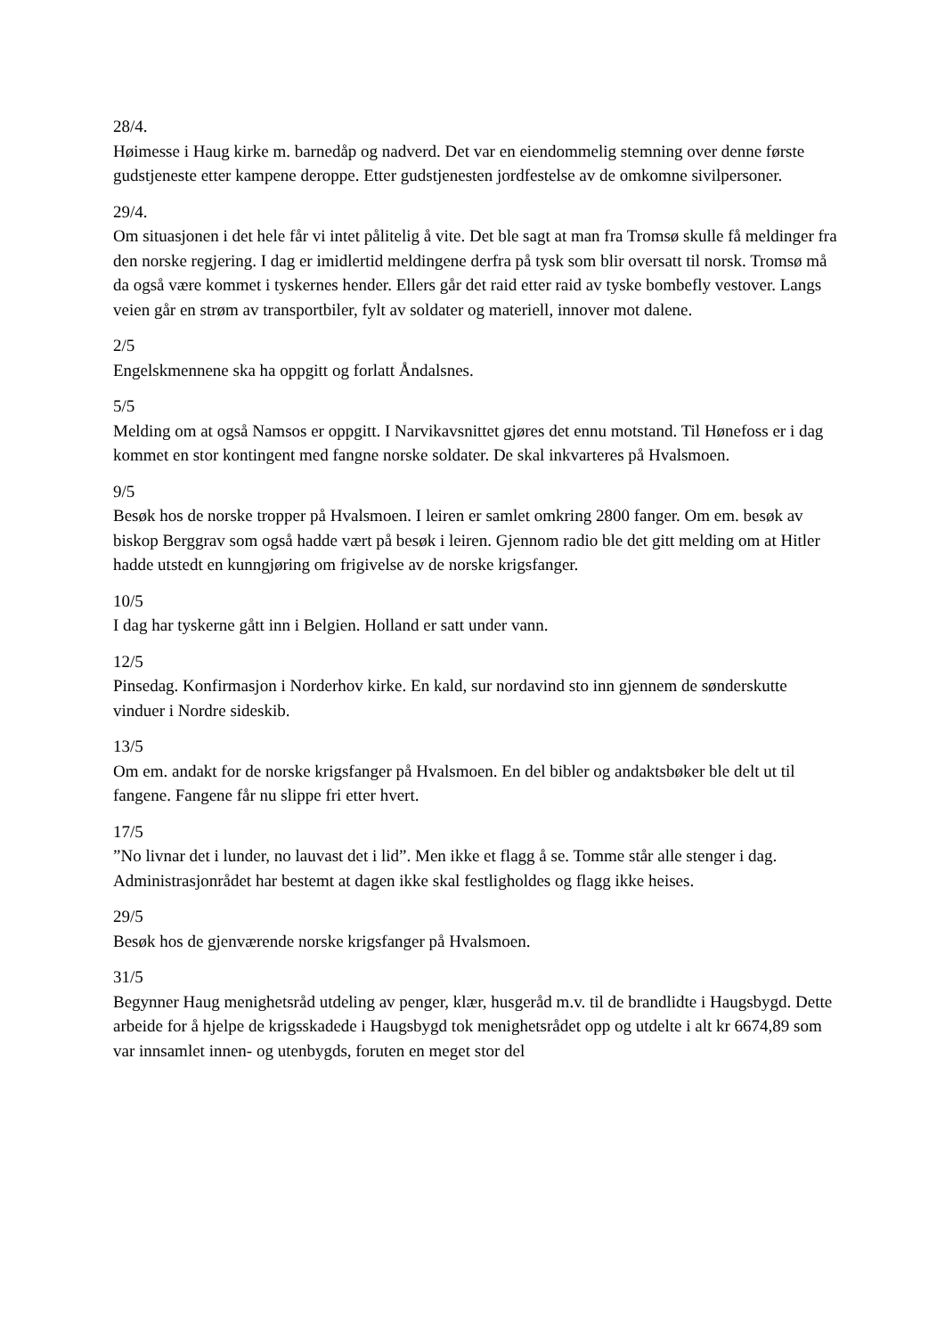28/4.
Høimesse i Haug kirke m. barnedåp og nadverd. Det var en eiendommelig stemning over denne første gudstjeneste etter kampene deroppe. Etter gudstjenesten jordfestelse av de omkomne sivilpersoner.
29/4.
Om situasjonen i det hele får vi intet pålitelig å vite. Det ble sagt at man fra Tromsø skulle få meldinger fra den norske regjering. I dag er imidlertid meldingene derfra på tysk som blir oversatt til norsk. Tromsø må da også være kommet i tyskernes hender. Ellers går det raid etter raid av tyske bombefly vestover. Langs veien går en strøm av transportbiler, fylt av soldater og materiell, innover mot dalene.
2/5
Engelskmennene ska ha oppgitt og forlatt Åndalsnes.
5/5
Melding om at også Namsos er oppgitt. I Narvikavsnittet gjøres det ennu motstand. Til Hønefoss er i dag kommet en stor kontingent med fangne norske soldater. De skal inkvarteres på Hvalsmoen.
9/5
Besøk hos de norske tropper på Hvalsmoen. I leiren er samlet omkring 2800 fanger. Om em. besøk av biskop Berggrav som også hadde vært på besøk i leiren. Gjennom radio ble det gitt melding om at Hitler hadde utstedt en kunngjøring om frigivelse av de norske krigsfanger.
10/5
I dag har tyskerne gått inn i Belgien. Holland er satt under vann.
12/5
Pinsedag. Konfirmasjon i Norderhov kirke. En kald, sur nordavind sto inn gjennem de sønderskutte vinduer i Nordre sideskib.
13/5
Om em. andakt for de norske krigsfanger på Hvalsmoen. En del bibler og andaktsbøker ble delt ut til fangene. Fangene får nu slippe fri etter hvert.
17/5
”No livnar det i lunder, no lauvast det i lid”. Men ikke et flagg å se. Tomme står alle stenger i dag. Administrasjonrådet har bestemt at dagen ikke skal festligholdes og flagg ikke heises.
29/5
Besøk hos de gjenværende norske krigsfanger på Hvalsmoen.
31/5
Begynner Haug menighetsråd utdeling av penger, klær, husgeråd m.v. til de brandlidte i Haugsbygd. Dette arbeide for å hjelpe de krigsskadede i Haugsbygd tok menighetsrådet opp og utdelte i alt kr 6674,89 som var innsamlet innen- og utenbygds, foruten en meget stor del